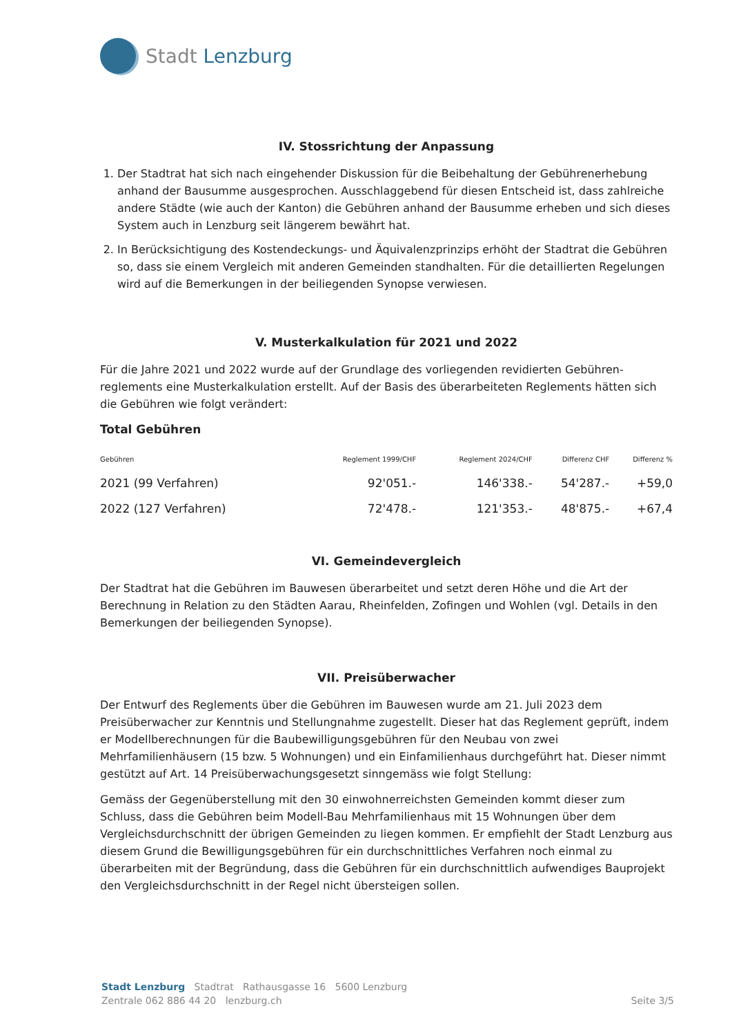Stadt Lenzburg
IV. Stossrichtung der Anpassung
1. Der Stadtrat hat sich nach eingehender Diskussion für die Beibehaltung der Gebühren­erhebung anhand der Bausumme ausgesprochen. Ausschlaggebend für diesen Entscheid ist, dass zahlreiche andere Städte (wie auch der Kanton) die Gebühren anhand der Bausumme erheben und sich dieses System auch in Lenzburg seit längerem bewährt hat.
2. In Berücksichtigung des Kostendeckungs- und Äquivalenzprinzips erhöht der Stadtrat die Gebühren so, dass sie einem Vergleich mit anderen Gemeinden standhalten. Für die de­taillierten Regelungen wird auf die Bemerkungen in der beiliegenden Synopse verwiesen.
V. Musterkalkulation für 2021 und 2022
Für die Jahre 2021 und 2022 wurde auf der Grundlage des vorliegenden revidierten Gebühren­reglements eine Musterkalkulation erstellt. Auf der Basis des überarbeiteten Reglements hätten sich die Gebühren wie folgt verändert:
Total Gebühren
| Gebühren | Reglement 1999/CHF | Reglement 2024/CHF | Differenz CHF | Differenz % |
| --- | --- | --- | --- | --- |
| 2021 (99 Verfahren) | 92'051.- | 146'338.- | 54'287.- | +59,0 |
| 2022 (127 Verfahren) | 72'478.- | 121'353.- | 48'875.- | +67,4 |
VI. Gemeindevergleich
Der Stadtrat hat die Gebühren im Bauwesen überarbeitet und setzt deren Höhe und die Art der Berechnung in Relation zu den Städten Aarau, Rheinfelden, Zofingen und Wohlen (vgl. Details in den Bemerkungen der beiliegenden Synopse).
VII. Preisüberwacher
Der Entwurf des Reglements über die Gebühren im Bauwesen wurde am 21. Juli 2023 dem Preisüberwacher zur Kenntnis und Stellungnahme zugestellt. Dieser hat das Reglement geprüft, indem er Modellberechnungen für die Baubewilligungsgebühren für den Neubau von zwei Mehrfamilienhäusern (15 bzw. 5 Wohnungen) und ein Einfamilienhaus durchgeführt hat. Dieser nimmt gestützt auf Art. 14 Preisüberwachungsgesetzt sinngemäss wie folgt Stellung:
Gemäss der Gegenüberstellung mit den 30 einwohnerreichsten Gemeinden kommt dieser zum Schluss, dass die Gebühren beim Modell-Bau Mehrfamilienhaus mit 15 Wohnungen über dem Vergleichsdurchschnitt der übrigen Gemeinden zu liegen kommen. Er empfiehlt der Stadt Lenzburg aus diesem Grund die Bewilligungsgebühren für ein durchschnittliches Verfahren noch einmal zu überarbeiten mit der Begründung, dass die Gebühren für ein durchschnittlich auf­wendiges Bauprojekt den Vergleichsdurchschnitt in der Regel nicht übersteigen sollen.
Stadt Lenzburg Stadtrat Rathausgasse 16 5600 Lenzburg
Zentrale 062 886 44 20 lenzburg.ch
Seite 3/5